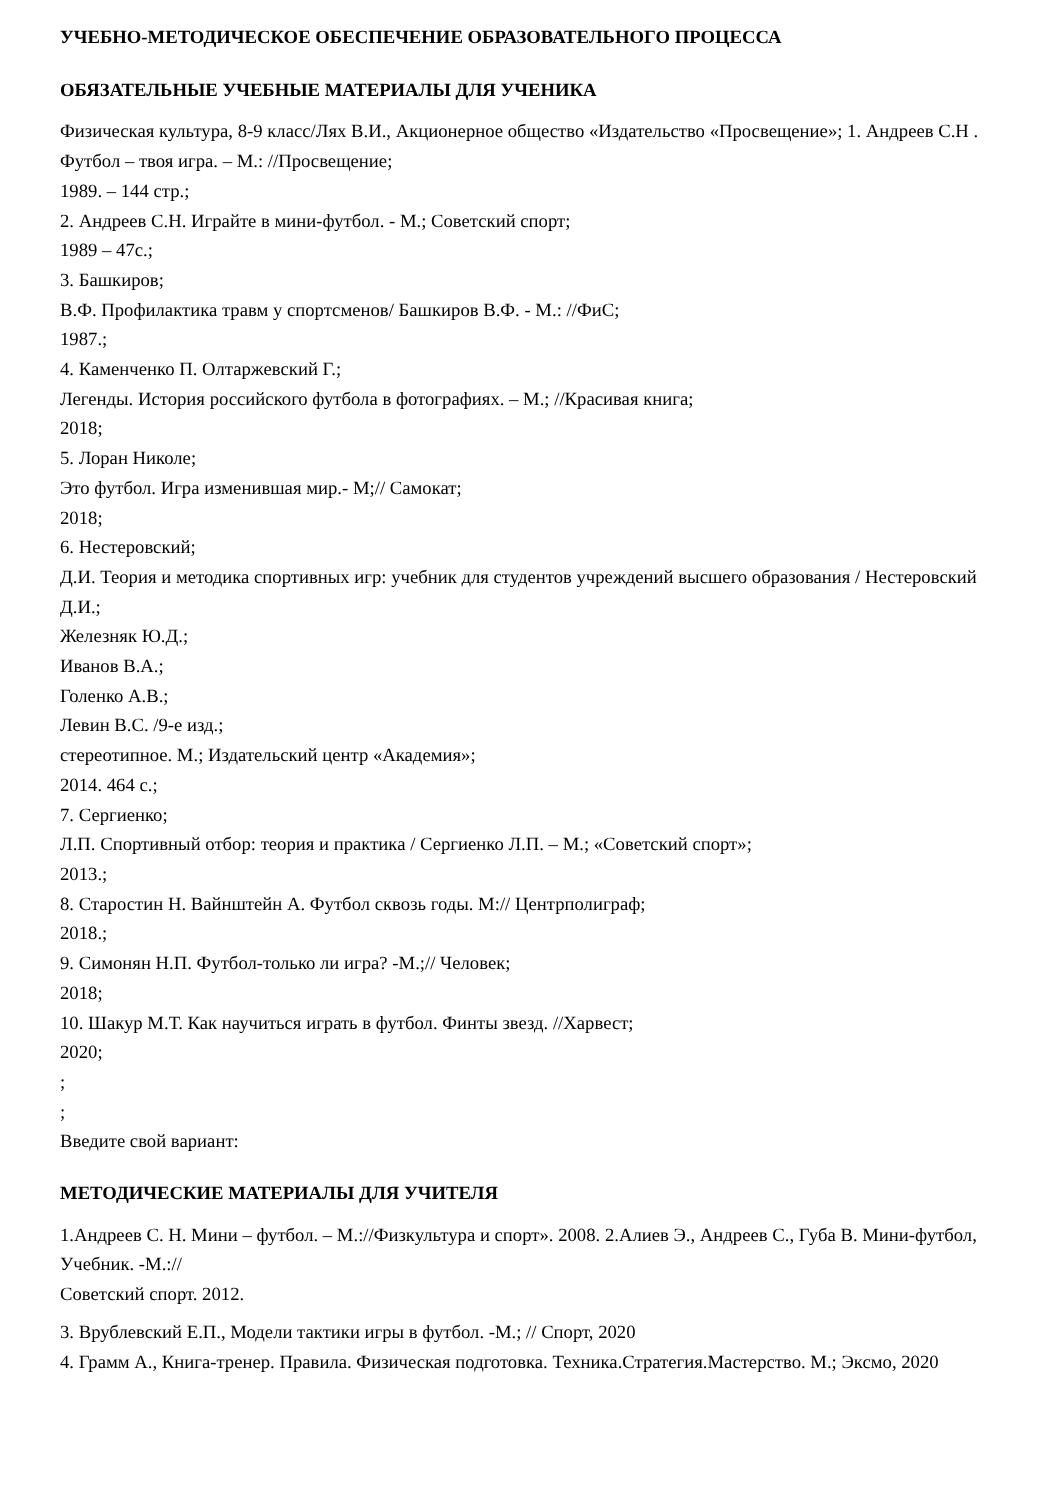УЧЕБНО-МЕТОДИЧЕСКОЕ ОБЕСПЕЧЕНИЕ ОБРАЗОВАТЕЛЬНОГО ПРОЦЕССА
ОБЯЗАТЕЛЬНЫЕ УЧЕБНЫЕ МАТЕРИАЛЫ ДЛЯ УЧЕНИКА
Физическая культура, 8-9 класс/Лях В.И., Акционерное общество «Издательство «Просвещение»; 1. Андреев С.Н . Футбол – твоя игра. – М.: //Просвещение;
1989. – 144 стр.;
2. Андреев С.Н. Играйте в мини-футбол. - М.; Советский спорт;
1989 – 47с.;
3. Башкиров;
В.Ф. Профилактика травм у спортсменов/ Башкиров В.Ф. - М.: //ФиС;
1987.;
4. Каменченко П. Олтаржевский Г.;
Легенды. История российского футбола в фотографиях. – М.; //Красивая книга;
2018;
5. Лоран Николе;
Это футбол. Игра изменившая мир.- М;// Самокат;
2018;
6. Нестеровский;
Д.И. Теория и методика спортивных игр: учебник для студентов учреждений высшего образования / Нестеровский Д.И.;
Железняк Ю.Д.;
Иванов В.А.;
Голенко А.В.;
Левин В.С. /9-е изд.;
стереотипное. М.; Издательский центр «Академия»;
2014. 464 с.;
7. Сергиенко;
Л.П. Спортивный отбор: теория и практика / Сергиенко Л.П. – М.; «Советский спорт»;
2013.;
8. Старостин Н. Вайнштейн А. Футбол сквозь годы. М:// Центрполиграф;
2018.;
9. Симонян Н.П. Футбол-только ли игра? -М.;// Человек;
2018;
10. Шакур М.Т. Как научиться играть в футбол. Финты звезд. //Харвест;
2020;
;
;
Введите свой вариант:
МЕТОДИЧЕСКИЕ МАТЕРИАЛЫ ДЛЯ УЧИТЕЛЯ
1.Андреев С. Н. Мини – футбол. – М.://Физкультура и спорт». 2008. 2.Алиев Э., Андреев С., Губа В. Мини-футбол, Учебник. -М.://
Советский спорт. 2012.
3. Врублевский Е.П., Модели тактики игры в футбол. -М.; // Спорт, 2020
4. Грамм А., Книга-тренер. Правила. Физическая подготовка. Техника.Стратегия.Мастерство. М.; Эксмо, 2020